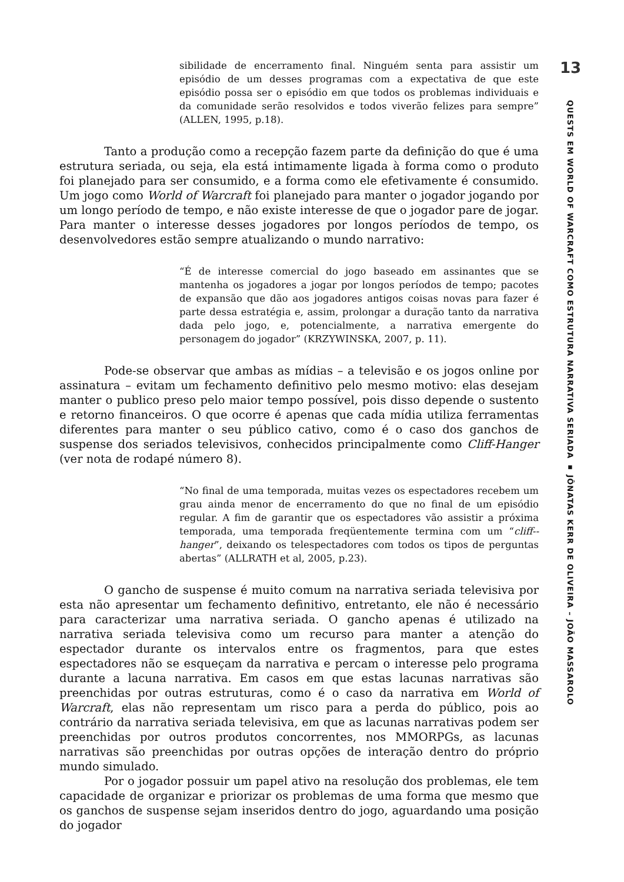13
QUESTS EM WORLD OF WARCRAFT COMO ESTRUTURA NARRATIVA SERIADA ▪ JÔNATAS KERR DE OLIVEIRA – JOÃO MASSAROLO
sibilidade de encerramento final. Ninguém senta para assistir um episódio de um desses programas com a expectativa de que este episódio possa ser o episódio em que todos os problemas individuais e da comunidade serão resolvidos e todos viverão felizes para sempre” (ALLEN, 1995, p.18).
Tanto a produção como a recepção fazem parte da definição do que é uma estrutura seriada, ou seja, ela está intimamente ligada à forma como o produto foi planejado para ser consumido, e a forma como ele efetivamente é consumido. Um jogo como World of Warcraft foi planejado para manter o jogador jogando por um longo período de tempo, e não existe interesse de que o jogador pare de jogar. Para manter o interesse desses jogadores por longos períodos de tempo, os desenvolvedores estão sempre atualizando o mundo narrativo:
“É de interesse comercial do jogo baseado em assinantes que se mantenha os jogadores a jogar por longos períodos de tempo; pacotes de expansão que dão aos jogadores antigos coisas novas para fazer é parte dessa estratégia e, assim, prolongar a duração tanto da narrativa dada pelo jogo, e, potencialmente, a narrativa emergente do personagem do jogador” (KRZYWINSKA, 2007, p. 11).
Pode-se observar que ambas as mídias – a televisão e os jogos online por assinatura – evitam um fechamento definitivo pelo mesmo motivo: elas desejam manter o publico preso pelo maior tempo possível, pois disso depende o sustento e retorno financeiros. O que ocorre é apenas que cada mídia utiliza ferramentas diferentes para manter o seu público cativo, como é o caso dos ganchos de suspense dos seriados televisivos, conhecidos principalmente como Cliff-Hanger (ver nota de rodapé número 8).
“No final de uma temporada, muitas vezes os espectadores recebem um grau ainda menor de encerramento do que no final de um episódio regular. A fim de garantir que os espectadores vão assistir a próxima temporada, uma temporada freqüentemente termina com um “cliff--hanger”, deixando os telespectadores com todos os tipos de perguntas abertas” (ALLRATH et al, 2005, p.23).
O gancho de suspense é muito comum na narrativa seriada televisiva por esta não apresentar um fechamento definitivo, entretanto, ele não é necessário para caracterizar uma narrativa seriada. O gancho apenas é utilizado na narrativa seriada televisiva como um recurso para manter a atenção do espectador durante os intervalos entre os fragmentos, para que estes espectadores não se esqueçam da narrativa e percam o interesse pelo programa durante a lacuna narrativa. Em casos em que estas lacunas narrativas são preenchidas por outras estruturas, como é o caso da narrativa em World of Warcraft, elas não representam um risco para a perda do público, pois ao contrário da narrativa seriada televisiva, em que as lacunas narrativas podem ser preenchidas por outros produtos concorrentes, nos MMORPGs, as lacunas narrativas são preenchidas por outras opções de interação dentro do próprio mundo simulado.
Por o jogador possuir um papel ativo na resolução dos problemas, ele tem capacidade de organizar e priorizar os problemas de uma forma que mesmo que os ganchos de suspense sejam inseridos dentro do jogo, aguardando uma posição do jogador